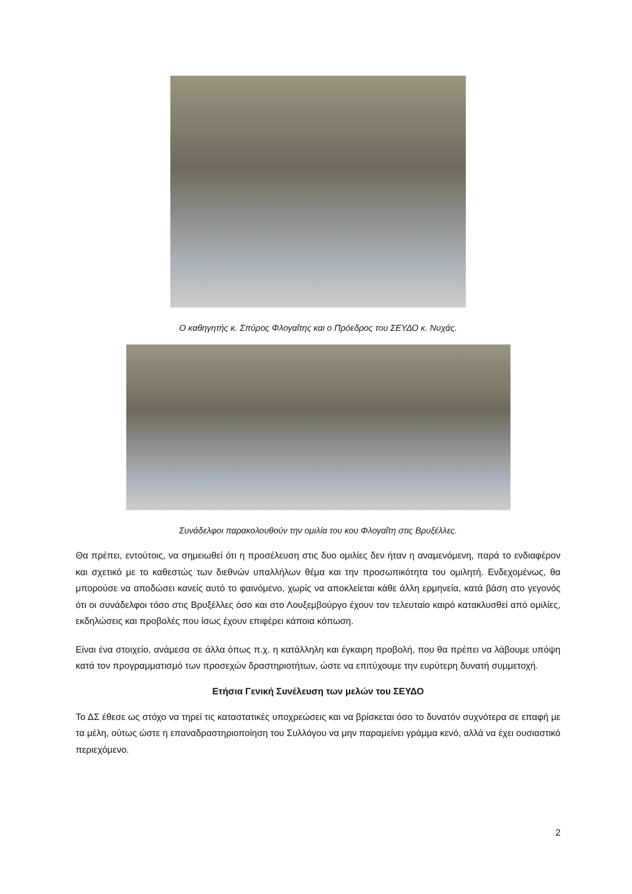Ο καθηγητής κ. Σπύρος Φλογαΐτης και ο Πρόεδρος του ΣΕΥΔΟ κ. Νυχάς.
Συνάδελφοι παρακολουθούν την ομιλία του κου Φλογαΐτη στις Βρυξέλλες.
Θα πρέπει, εντούτοις, να σημειωθεί ότι η προσέλευση στις δυο ομιλίες δεν ήταν η αναμενόμενη, παρά το ενδιαφέρον και σχετικό με το καθεστώς των διεθνών υπαλλήλων θέμα και την προσωπικότητα του ομιλητή. Ενδεχομένως, θα μπορούσε να αποδώσει κανείς αυτό το φαινόμενο, χωρίς να αποκλείεται κάθε άλλη ερμηνεία, κατά βάση στο γεγονός ότι οι συνάδελφοι τόσο στις Βρυξέλλες όσο και στο Λουξεμβούργο έχουν τον τελευταίο καιρό κατακλυσθεί από ομιλίες, εκδηλώσεις και προβολές που ίσως έχουν επιφέρει κάποια κόπωση.
Είναι ένα στοιχείο, ανάμεσα σε άλλα όπως π.χ. η κατάλληλη και έγκαιρη προβολή, που θα πρέπει να λάβουμε υπόψη κατά τον προγραμματισμό των προσεχών δραστηριοτήτων, ώστε να επιτύχουμε την ευρύτερη δυνατή συμμετοχή.
Ετήσια Γενική Συνέλευση των μελών του ΣΕΥΔΟ
Το ΔΣ έθεσε ως στόχο να τηρεί τις καταστατικές υποχρεώσεις και να βρίσκεται όσο το δυνατόν συχνότερα σε επαφή με τα μέλη, ούτως ώστε η επαναδραστηριοποίηση του Συλλόγου να μην παραμείνει γράμμα κενό, αλλά να έχει ουσιαστικό περιεχόμενο.
2